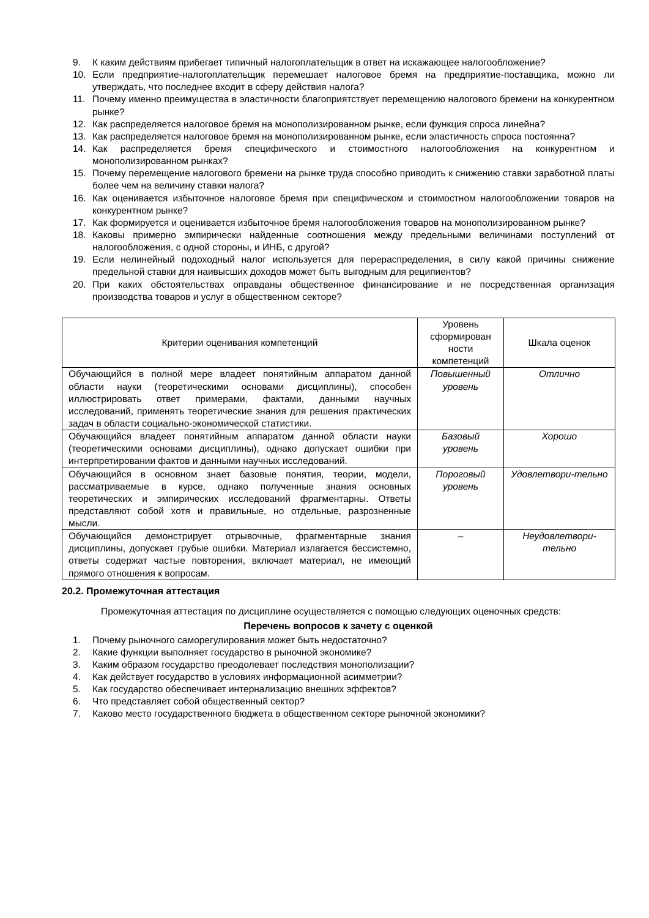9. К каким действиям прибегает типичный налогоплательщик в ответ на искажающее налогообложение?
10. Если предприятие-налогоплательщик перемешает налоговое бремя на предприятие-поставщика, можно ли утверждать, что последнее входит в сферу действия налога?
11. Почему именно преимущества в эластичности благоприятствует перемещению налогового бремени на конкурентном рынке?
12. Как распределяется налоговое бремя на монополизированном рынке, если функция спроса линейна?
13. Как распределяется налоговое бремя на монополизированном рынке, если эластичность спроса постоянна?
14. Как распределяется бремя специфического и стоимостного налогообложения на конкурентном и монополизированном рынках?
15. Почему перемещение налогового бремени на рынке труда способно приводить к снижению ставки заработной платы более чем на величину ставки налога?
16. Как оценивается избыточное налоговое бремя при специфическом и стоимостном налогообложении товаров на конкурентном рынке?
17. Как формируется и оценивается избыточное бремя налогообложения товаров на монополизированном рынке?
18. Каковы примерно эмпирически найденные соотношения между предельными величинами поступлений от налогообложения, с одной стороны, и ИНБ, с другой?
19. Если нелинейный подоходный налог используется для перераспределения, в силу какой причины снижение предельной ставки для наивысших доходов может быть выгодным для реципиентов?
20. При каких обстоятельствах оправданы общественное финансирование и не посредственная организация производства товаров и услуг в общественном секторе?
| Критерии оценивания компетенций | Уровень сформирован ности компетенций | Шкала оценок |
| --- | --- | --- |
| Обучающийся в полной мере владеет понятийным аппаратом данной области науки (теоретическими основами дисциплины), способен иллюстрировать ответ примерами, фактами, данными научных исследований, применять теоретические знания для решения практических задач в области социально-экономической статистики. | Повышенный уровень | Отлично |
| Обучающийся владеет понятийным аппаратом данной области науки (теоретическими основами дисциплины), однако допускает ошибки при интерпретировании фактов и данными научных исследований. | Базовый уровень | Хорошо |
| Обучающийся в основном знает базовые понятия, теории, модели, рассматриваемые в курсе, однако полученные знания основных теоретических и эмпирических исследований фрагментарны. Ответы представляют собой хотя и правильные, но отдельные, разрозненные мысли. | Пороговый уровень | Удовлетвори-тельно |
| Обучающийся демонстрирует отрывочные, фрагментарные знания дисциплины, допускает грубые ошибки. Материал излагается бессистемно, ответы содержат частые повторения, включает материал, не имеющий прямого отношения к вопросам. | – | Неудовлетвори-тельно |
20.2. Промежуточная аттестация
Промежуточная аттестация по дисциплине осуществляется с помощью следующих оценочных средств:
Перечень вопросов к зачету с оценкой
1. Почему рыночного саморегулирования может быть недостаточно?
2. Какие функции выполняет государство в рыночной экономике?
3. Каким образом государство преодолевает последствия монополизации?
4. Как действует государство в условиях информационной асимметрии?
5. Как государство обеспечивает интернализацию внешних эффектов?
6. Что представляет собой общественный сектор?
7. Каково место государственного бюджета в общественном секторе рыночной экономики?